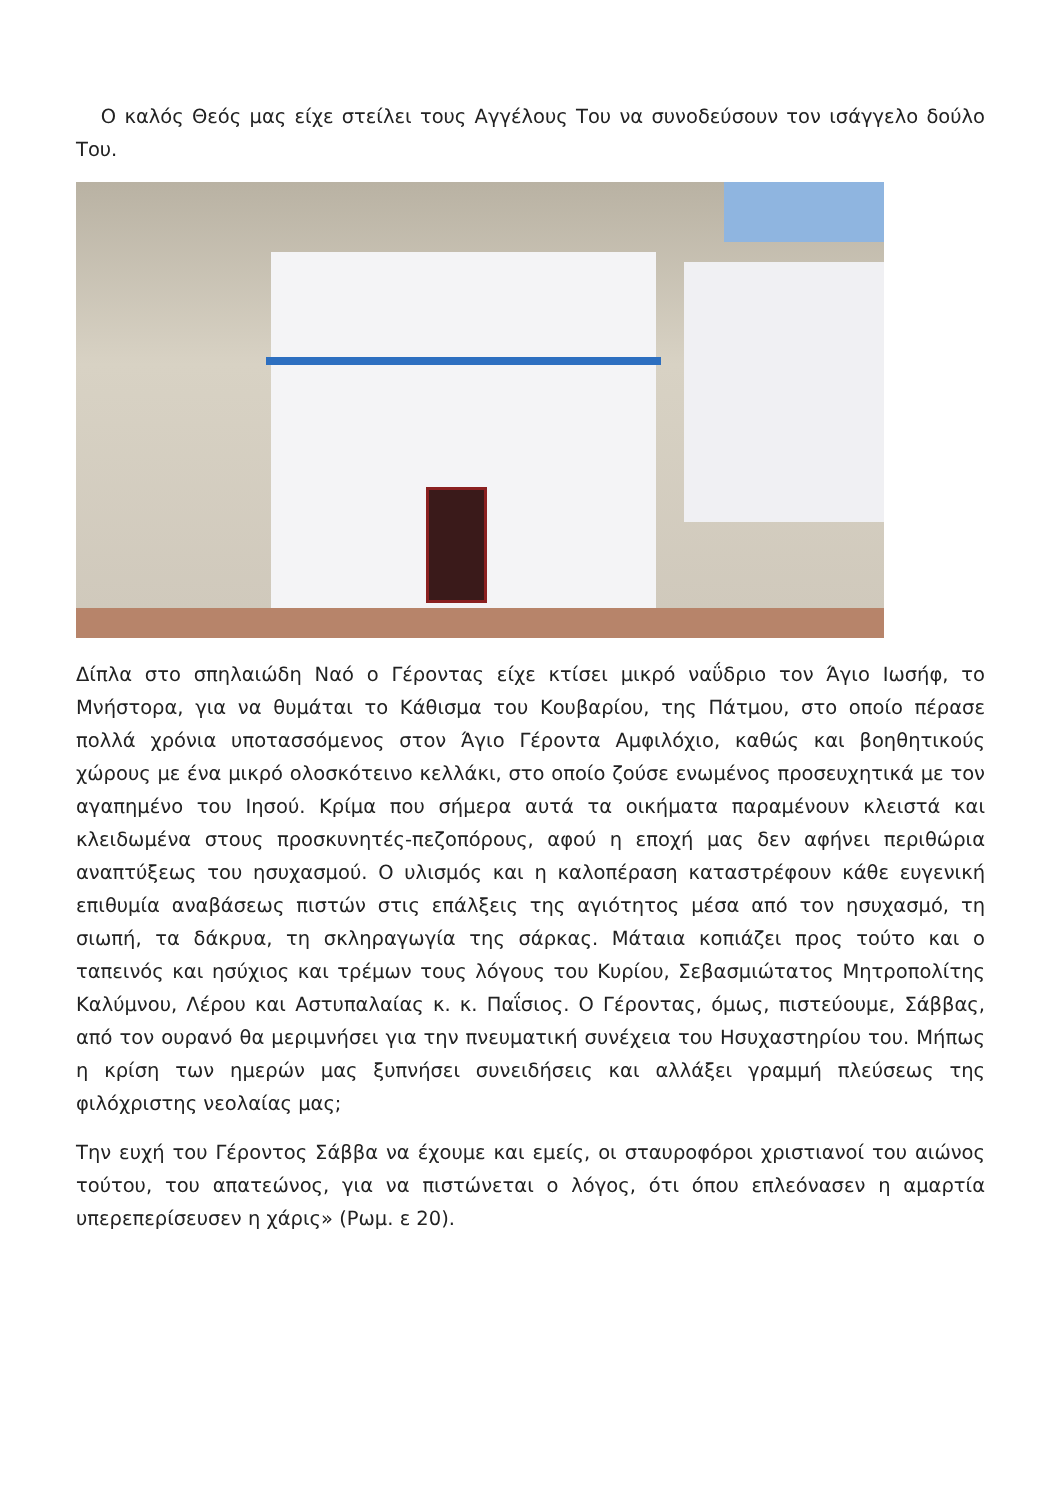Ο καλός Θεός μας είχε στείλει τους Αγγέλους Του να συνοδεύσουν τον ισάγγελο δούλο Του.
Δίπλα στο σπηλαιώδη Ναό ο Γέροντας είχε κτίσει μικρό ναΰδριο τον Άγιο Ιωσήφ, το Μνήστορα, για να θυμάται το Κάθισμα του Κουβαρίου, της Πάτμου, στο οποίο πέρασε πολλά χρόνια υποτασσόμενος στον Άγιο Γέροντα Αμφιλόχιο, καθώς και βοηθητικούς χώρους με ένα μικρό ολοσκότεινο κελλάκι, στο οποίο ζούσε ενωμένος προσευχητικά με τον αγαπημένο του Ιησού. Κρίμα που σήμερα αυτά τα οικήματα παραμένουν κλειστά και κλειδωμένα στους προσκυνητές-πεζοπόρους, αφού η εποχή μας δεν αφήνει περιθώρια αναπτύξεως του ησυχασμού. Ο υλισμός και η καλοπέραση καταστρέφουν κάθε ευγενική επιθυμία αναβάσεως πιστών στις επάλξεις της αγιότητος μέσα από τον ησυχασμό, τη σιωπή, τα δάκρυα, τη σκληραγωγία της σάρκας. Μάταια κοπιάζει προς τούτο και ο ταπεινός και ησύχιος και τρέμων τους λόγους του Κυρίου, Σεβασμιώτατος Μητροπολίτης Καλύμνου, Λέρου και Αστυπαλαίας κ. κ. Παΐσιος. Ο Γέροντας, όμως, πιστεύουμε, Σάββας, από τον ουρανό θα μεριμνήσει για την πνευματική συνέχεια του Ησυχαστηρίου του. Μήπως η κρίση των ημερών μας ξυπνήσει συνειδήσεις και αλλάξει γραμμή πλεύσεως της φιλόχριστης νεολαίας μας;
Την ευχή του Γέροντος Σάββα να έχουμε και εμείς, οι σταυροφόροι χριστιανοί του αιώνος τούτου, του απατεώνος, για να πιστώνεται ο λόγος, ότι όπου επλεόνασεν η αμαρτία υπερεπερίσευσεν η χάρις» (Ρωμ. ε 20).